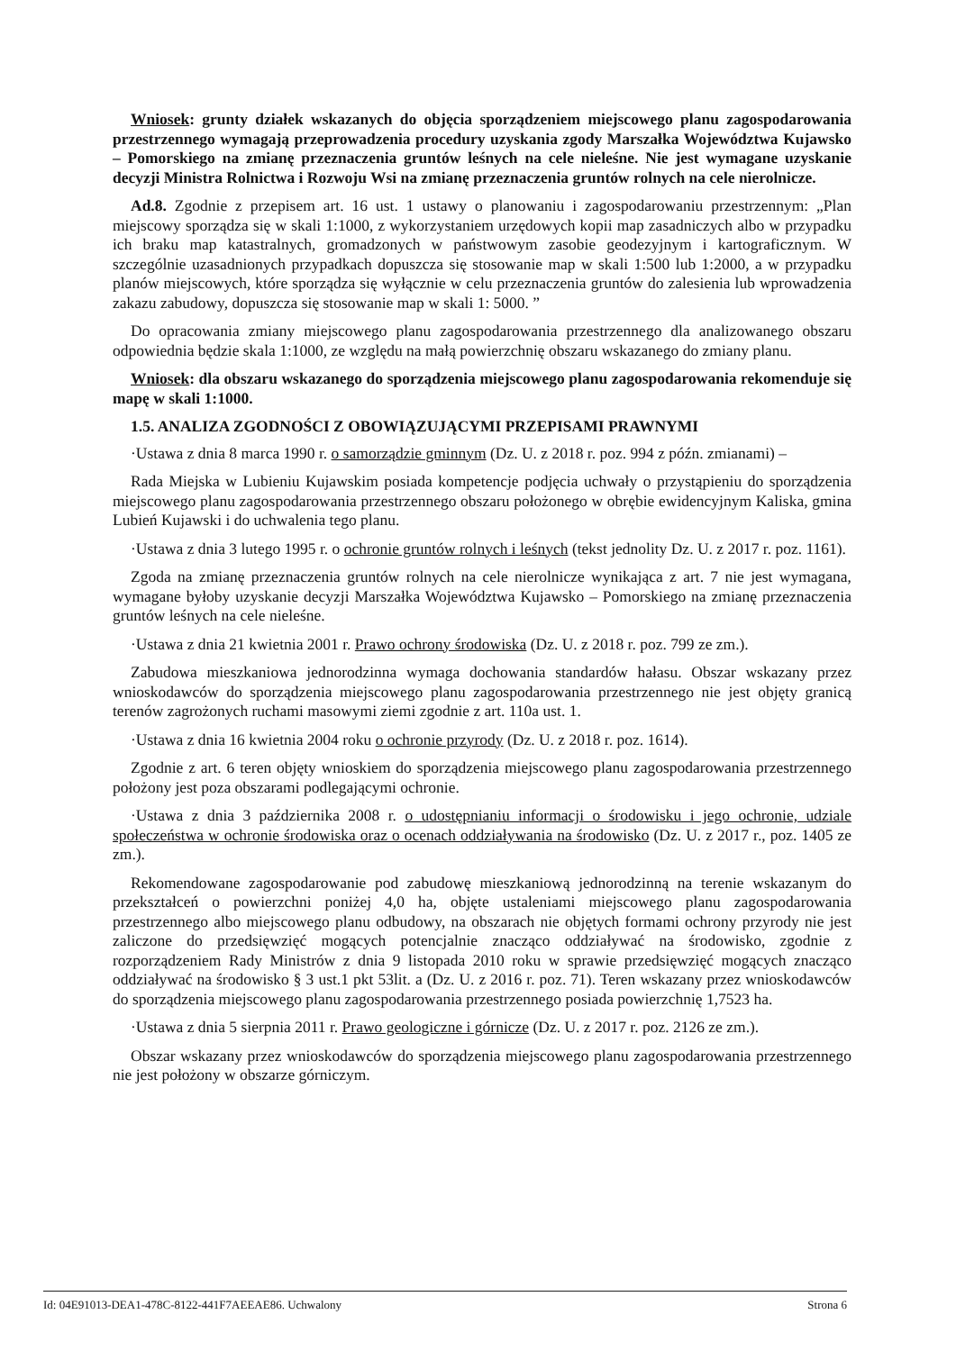Wniosek: grunty działek wskazanych do objęcia sporządzeniem miejscowego planu zagospodarowania przestrzennego wymagają przeprowadzenia procedury uzyskania zgody Marszałka Województwa Kujawsko – Pomorskiego na zmianę przeznaczenia gruntów leśnych na cele nieleśne. Nie jest wymagane uzyskanie decyzji Ministra Rolnictwa i Rozwoju Wsi na zmianę przeznaczenia gruntów rolnych na cele nierolnicze.
Ad.8. Zgodnie z przepisem art. 16 ust. 1 ustawy o planowaniu i zagospodarowaniu przestrzennym: „Plan miejscowy sporządza się w skali 1:1000, z wykorzystaniem urzędowych kopii map zasadniczych albo w przypadku ich braku map katastralnych, gromadzonych w państwowym zasobie geodezyjnym i kartograficznym. W szczególnie uzasadnionych przypadkach dopuszcza się stosowanie map w skali 1:500 lub 1:2000, a w przypadku planów miejscowych, które sporządza się wyłącznie w celu przeznaczenia gruntów do zalesienia lub wprowadzenia zakazu zabudowy, dopuszcza się stosowanie map w skali 1: 5000. ”
Do opracowania zmiany miejscowego planu zagospodarowania przestrzennego dla analizowanego obszaru odpowiednia będzie skala 1:1000, ze względu na małą powierzchnię obszaru wskazanego do zmiany planu.
Wniosek: dla obszaru wskazanego do sporządzenia miejscowego planu zagospodarowania rekomenduje się mapę w skali 1:1000.
1.5. ANALIZA ZGODNOŚCI Z OBOWIĄZUJĄCYMI PRZEPISAMI PRAWNYMI
·Ustawa z dnia 8 marca 1990 r. o samorządzie gminnym (Dz. U. z 2018 r. poz. 994 z późn. zmianami) –
Rada Miejska w Lubieniu Kujawskim posiada kompetencje podjęcia uchwały o przystąpieniu do sporządzenia miejscowego planu zagospodarowania przestrzennego obszaru położonego w obrębie ewidencyjnym Kaliska, gmina Lubień Kujawski i do uchwalenia tego planu.
·Ustawa z dnia 3 lutego 1995 r. o ochronie gruntów rolnych i leśnych (tekst jednolity Dz. U. z 2017 r. poz. 1161).
Zgoda na zmianę przeznaczenia gruntów rolnych na cele nierolnicze wynikająca z art. 7 nie jest wymagana, wymagane byłoby uzyskanie decyzji Marszałka Województwa Kujawsko – Pomorskiego na zmianę przeznaczenia gruntów leśnych na cele nieleśne.
·Ustawa z dnia 21 kwietnia 2001 r. Prawo ochrony środowiska (Dz. U. z 2018 r. poz. 799 ze zm.).
Zabudowa mieszkaniowa jednorodzinna wymaga dochowania standardów hałasu. Obszar wskazany przez wnioskodawców do sporządzenia miejscowego planu zagospodarowania przestrzennego nie jest objęty granicą terenów zagrożonych ruchami masowymi ziemi zgodnie z art. 110a ust. 1.
·Ustawa z dnia 16 kwietnia 2004 roku o ochronie przyrody (Dz. U. z 2018 r. poz. 1614).
Zgodnie z art. 6 teren objęty wnioskiem do sporządzenia miejscowego planu zagospodarowania przestrzennego położony jest poza obszarami podlegającymi ochronie.
·Ustawa z dnia 3 października 2008 r. o udostępnianiu informacji o środowisku i jego ochronie, udziale społeczeństwa w ochronie środowiska oraz o ocenach oddziaływania na środowisko (Dz. U. z 2017 r., poz. 1405 ze zm.).
Rekomendowane zagospodarowanie pod zabudowę mieszkaniową jednorodzinną na terenie wskazanym do przekształceń o powierzchni poniżej 4,0 ha, objęte ustaleniami miejscowego planu zagospodarowania przestrzennego albo miejscowego planu odbudowy, na obszarach nie objętych formami ochrony przyrody nie jest zaliczone do przedsięwzięć mogących potencjalnie znacząco oddziaływać na środowisko, zgodnie z rozporządzeniem Rady Ministrów z dnia 9 listopada 2010 roku w sprawie przedsięwzięć mogących znacząco oddziaływać na środowisko § 3 ust.1 pkt 53lit. a (Dz. U. z 2016 r. poz. 71). Teren wskazany przez wnioskodawców do sporządzenia miejscowego planu zagospodarowania przestrzennego posiada powierzchnię 1,7523 ha.
·Ustawa z dnia 5 sierpnia 2011 r. Prawo geologiczne i górnicze (Dz. U. z 2017 r. poz. 2126 ze zm.).
Obszar wskazany przez wnioskodawców do sporządzenia miejscowego planu zagospodarowania przestrzennego nie jest położony w obszarze górniczym.
Id: 04E91013-DEA1-478C-8122-441F7AEEAE86. Uchwalony Strona 6